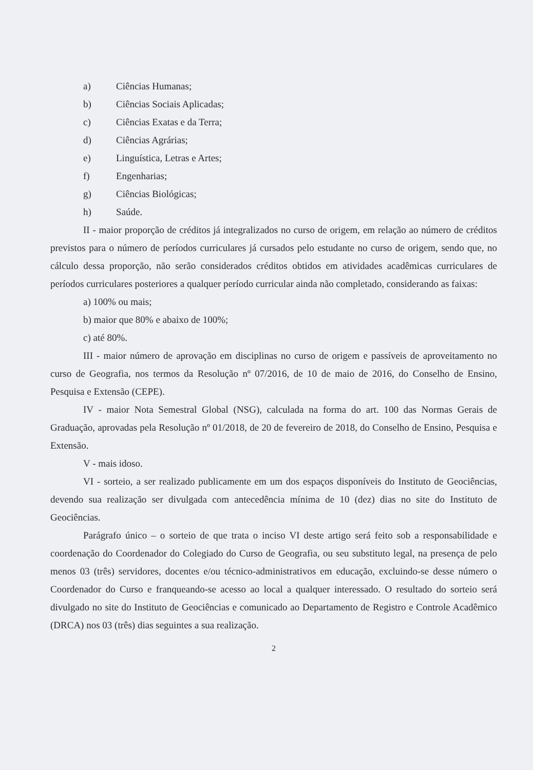a) Ciências Humanas;
b) Ciências Sociais Aplicadas;
c) Ciências Exatas e da Terra;
d) Ciências Agrárias;
e) Linguística, Letras e Artes;
f) Engenharias;
g) Ciências Biológicas;
h) Saúde.
II - maior proporção de créditos já integralizados no curso de origem, em relação ao número de créditos previstos para o número de períodos curriculares já cursados pelo estudante no curso de origem, sendo que, no cálculo dessa proporção, não serão considerados créditos obtidos em atividades acadêmicas curriculares de períodos curriculares posteriores a qualquer período curricular ainda não completado, considerando as faixas:
a) 100% ou mais;
b) maior que 80% e abaixo de 100%;
c) até 80%.
III - maior número de aprovação em disciplinas no curso de origem e passíveis de aproveitamento no curso de Geografia, nos termos da Resolução nº 07/2016, de 10 de maio de 2016, do Conselho de Ensino, Pesquisa e Extensão (CEPE).
IV - maior Nota Semestral Global (NSG), calculada na forma do art. 100 das Normas Gerais de Graduação, aprovadas pela Resolução nº 01/2018, de 20 de fevereiro de 2018, do Conselho de Ensino, Pesquisa e Extensão.
V - mais idoso.
VI - sorteio, a ser realizado publicamente em um dos espaços disponíveis do Instituto de Geociências, devendo sua realização ser divulgada com antecedência mínima de 10 (dez) dias no site do Instituto de Geociências.
Parágrafo único – o sorteio de que trata o inciso VI deste artigo será feito sob a responsabilidade e coordenação do Coordenador do Colegiado do Curso de Geografia, ou seu substituto legal, na presença de pelo menos 03 (três) servidores, docentes e/ou técnico-administrativos em educação, excluindo-se desse número o Coordenador do Curso e franqueando-se acesso ao local a qualquer interessado. O resultado do sorteio será divulgado no site do Instituto de Geociências e comunicado ao Departamento de Registro e Controle Acadêmico (DRCA) nos 03 (três) dias seguintes a sua realização.
2